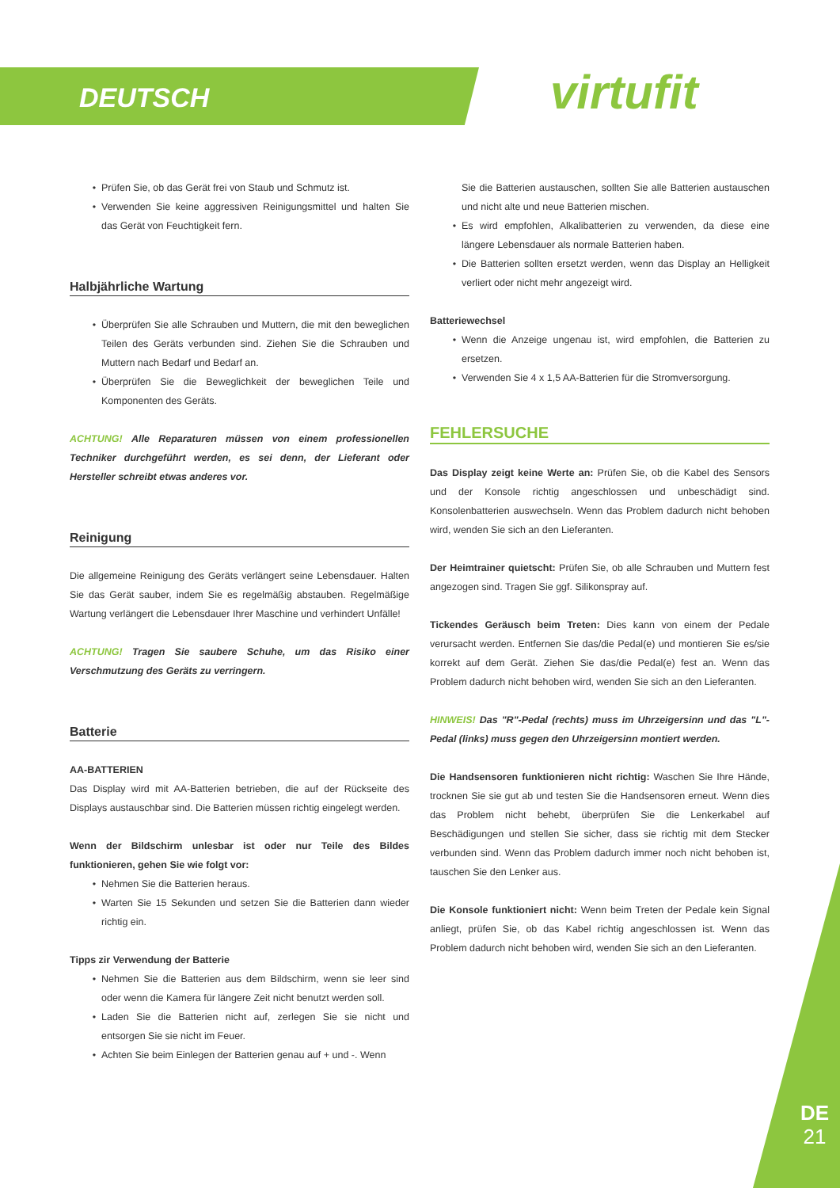DEUTSCH virtufit
Prüfen Sie, ob das Gerät frei von Staub und Schmutz ist.
Verwenden Sie keine aggressiven Reinigungsmittel und halten Sie das Gerät von Feuchtigkeit fern.
Halbjährliche Wartung
Überprüfen Sie alle Schrauben und Muttern, die mit den beweglichen Teilen des Geräts verbunden sind. Ziehen Sie die Schrauben und Muttern nach Bedarf und Bedarf an.
Überprüfen Sie die Beweglichkeit der beweglichen Teile und Komponenten des Geräts.
ACHTUNG! Alle Reparaturen müssen von einem professionellen Techniker durchgeführt werden, es sei denn, der Lieferant oder Hersteller schreibt etwas anderes vor.
Reinigung
Die allgemeine Reinigung des Geräts verlängert seine Lebensdauer. Halten Sie das Gerät sauber, indem Sie es regelmäßig abstauben. Regelmäßige Wartung verlängert die Lebensdauer Ihrer Maschine und verhindert Unfälle!
ACHTUNG! Tragen Sie saubere Schuhe, um das Risiko einer Verschmutzung des Geräts zu verringern.
Batterie
AA-BATTERIEN
Das Display wird mit AA-Batterien betrieben, die auf der Rückseite des Displays austauschbar sind. Die Batterien müssen richtig eingelegt werden.
Wenn der Bildschirm unlesbar ist oder nur Teile des Bildes funktionieren, gehen Sie wie folgt vor:
Nehmen Sie die Batterien heraus.
Warten Sie 15 Sekunden und setzen Sie die Batterien dann wieder richtig ein.
Tipps zir Verwendung der Batterie
Nehmen Sie die Batterien aus dem Bildschirm, wenn sie leer sind oder wenn die Kamera für längere Zeit nicht benutzt werden soll.
Laden Sie die Batterien nicht auf, zerlegen Sie sie nicht und entsorgen Sie sie nicht im Feuer.
Achten Sie beim Einlegen der Batterien genau auf + und -. Wenn
Sie die Batterien austauschen, sollten Sie alle Batterien austauschen und nicht alte und neue Batterien mischen.
Es wird empfohlen, Alkalibatterien zu verwenden, da diese eine längere Lebensdauer als normale Batterien haben.
Die Batterien sollten ersetzt werden, wenn das Display an Helligkeit verliert oder nicht mehr angezeigt wird.
Batteriewechsel
Wenn die Anzeige ungenau ist, wird empfohlen, die Batterien zu ersetzen.
Verwenden Sie 4 x 1,5 AA-Batterien für die Stromversorgung.
FEHLERSUCHE
Das Display zeigt keine Werte an: Prüfen Sie, ob die Kabel des Sensors und der Konsole richtig angeschlossen und unbeschädigt sind. Konsolenbatterien auswechseln. Wenn das Problem dadurch nicht behoben wird, wenden Sie sich an den Lieferanten.
Der Heimtrainer quietscht: Prüfen Sie, ob alle Schrauben und Muttern fest angezogen sind. Tragen Sie ggf. Silikonspray auf.
Tickendes Geräusch beim Treten: Dies kann von einem der Pedale verursacht werden. Entfernen Sie das/die Pedal(e) und montieren Sie es/sie korrekt auf dem Gerät. Ziehen Sie das/die Pedal(e) fest an. Wenn das Problem dadurch nicht behoben wird, wenden Sie sich an den Lieferanten.
HINWEIS! Das "R"-Pedal (rechts) muss im Uhrzeigersinn und das "L"-Pedal (links) muss gegen den Uhrzeigersinn montiert werden.
Die Handsensoren funktionieren nicht richtig: Waschen Sie Ihre Hände, trocknen Sie sie gut ab und testen Sie die Handsensoren erneut. Wenn dies das Problem nicht behebt, überprüfen Sie die Lenkerkabel auf Beschädigungen und stellen Sie sicher, dass sie richtig mit dem Stecker verbunden sind. Wenn das Problem dadurch immer noch nicht behoben ist, tauschen Sie den Lenker aus.
Die Konsole funktioniert nicht: Wenn beim Treten der Pedale kein Signal anliegt, prüfen Sie, ob das Kabel richtig angeschlossen ist. Wenn das Problem dadurch nicht behoben wird, wenden Sie sich an den Lieferanten.
DE
21